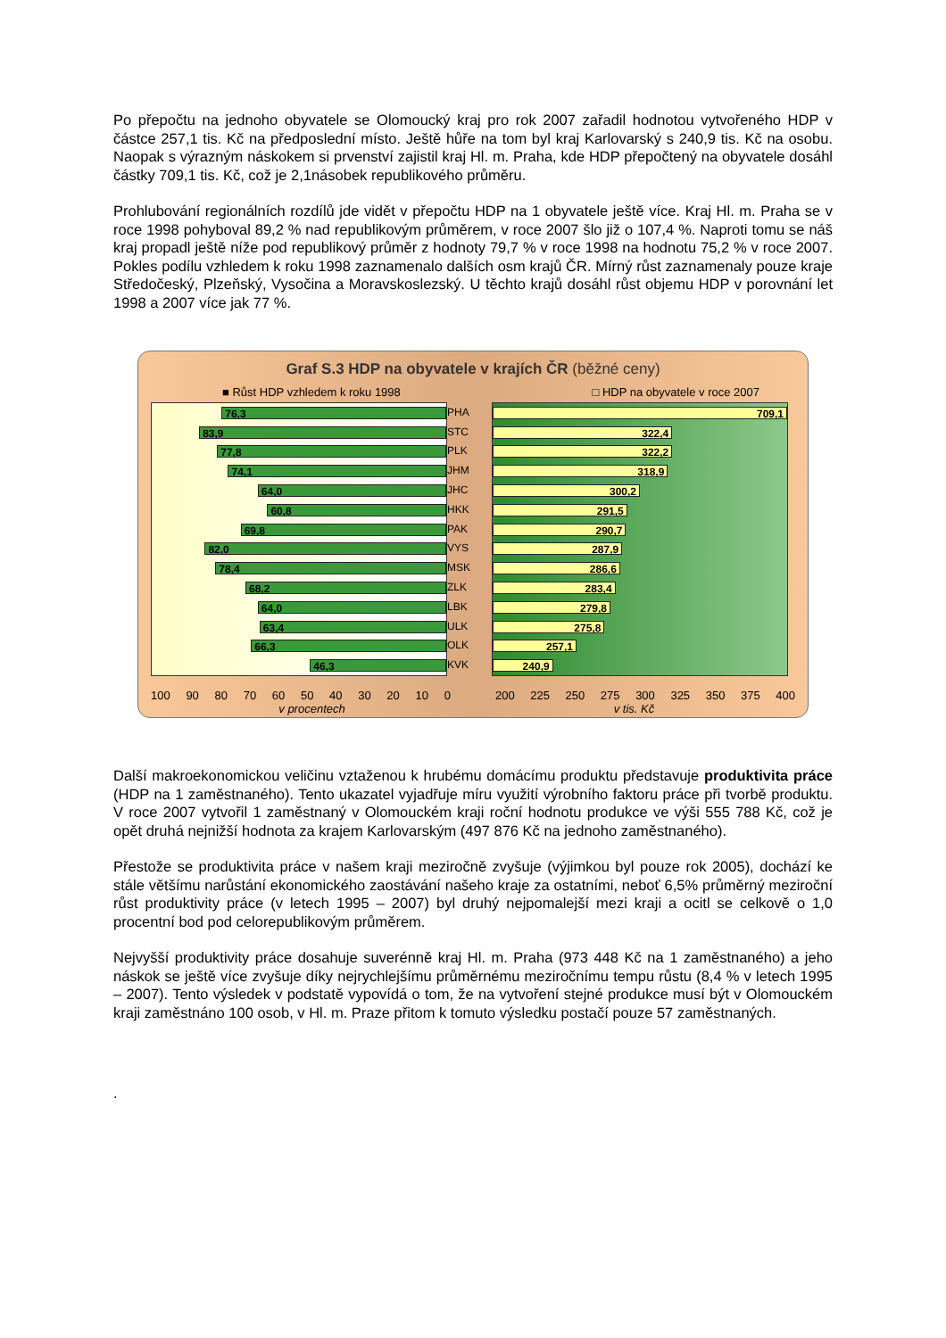Po přepočtu na jednoho obyvatele se Olomoucký kraj pro rok 2007 zařadil hodnotou vytvořeného HDP v částce 257,1 tis. Kč na předposlední místo. Ještě hůře na tom byl kraj Karlovarský s 240,9 tis. Kč na osobu. Naopak s výrazným náskokem si prvenství zajistil kraj Hl. m. Praha, kde HDP přepočtený na obyvatele dosáhl částky 709,1 tis. Kč, což je 2,1násobek republikového průměru.
Prohlubování regionálních rozdílů jde vidět v přepočtu HDP na 1 obyvatele ještě více. Kraj Hl. m. Praha se v roce 1998 pohyboval 89,2 % nad republikovým průměrem, v roce 2007 šlo již o 107,4 %. Naproti tomu se náš kraj propadl ještě níže pod republikový průměr z hodnoty 79,7 % v roce 1998 na hodnotu 75,2 % v roce 2007. Pokles podílu vzhledem k roku 1998 zaznamenalo dalších osm krajů ČR. Mírný růst zaznamenaly pouze kraje Středočeský, Plzeňský, Vysočina a Moravskoslezský. U těchto krajů dosáhl růst objemu HDP v porovnání let 1998 a 2007 více jak 77 %.
Graf S.3 HDP na obyvatele v krajích ČR (běžné ceny)
■ Růst HDP vzhledem k roku 1998 □ HDP na obyvatele v roce 2007
76,3
83,9
77,8
74,1
64,0
60,8
69,8
82,0
78,4
68,2
64,0
63,4
66,3
46,3
PHA
STC
PLK
JHM
JHC
HKK
PAK
VYS
MSK
ZLK
LBK
ULK
OLK
KVK
709,1
322,4
322,2
318,9
300,2
291,5
290,7
287,9
286,6
283,4
279,8
275,8
257,1
240,9
100 90 80 70 60 50 40 30 20 10 0
200 225 250 275 300 325 350 375 400
v procentech v tis. Kč
Další makroekonomickou veličinu vztaženou k hrubému domácímu produktu představuje produktivita práce (HDP na 1 zaměstnaného). Tento ukazatel vyjadřuje míru využití výrobního faktoru práce při tvorbě produktu. V roce 2007 vytvořil 1 zaměstnaný v Olomouckém kraji roční hodnotu produkce ve výši 555 788 Kč, což je opět druhá nejnižší hodnota za krajem Karlovarským (497 876 Kč na jednoho zaměstnaného).
Přestože se produktivita práce v našem kraji meziročně zvyšuje (výjimkou byl pouze rok 2005), dochází ke stále většímu narůstání ekonomického zaostávání našeho kraje za ostatními, neboť 6,5% průměrný meziroční růst produktivity práce (v letech 1995 – 2007) byl druhý nejpomalejší mezi kraji a ocitl se celkově o 1,0 procentní bod pod celorepublikovým průměrem.
Nejvyšší produktivity práce dosahuje suverénně kraj Hl. m. Praha (973 448 Kč na 1 zaměstnaného) a jeho náskok se ještě více zvyšuje díky nejrychlejšímu průměrnému meziročnímu tempu růstu (8,4 % v letech 1995 – 2007). Tento výsledek v podstatě vypovídá o tom, že na vytvoření stejné produkce musí být v Olomouckém kraji zaměstnáno 100 osob, v Hl. m. Praze přitom k tomuto výsledku postačí pouze 57 zaměstnaných.
.